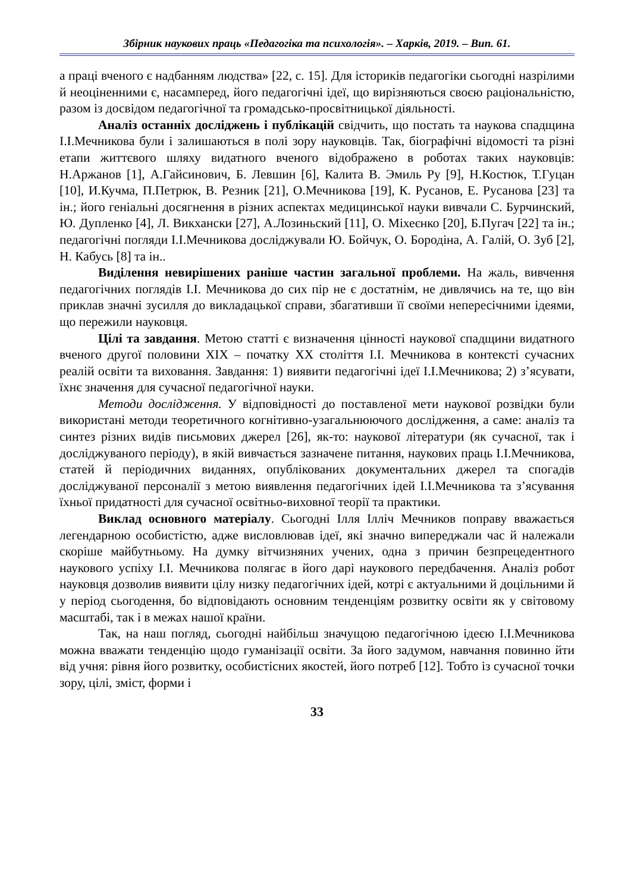Збірник наукових праць «Педагогіка та психологія». – Харків, 2019. – Вип. 61.
а праці вченого є надбанням людства» [22, с. 15]. Для істориків педагогіки сьогодні назрілими й неоціненними є, насамперед, його педагогічні ідеї, що вирізняються своєю раціональністю, разом із досвідом педагогічної та громадсько-просвітницької діяльності.
Аналіз останніх досліджень і публікацій свідчить, що постать та наукова спадщина І.І.Мечникова були і залишаються в полі зору науковців. Так, біографічні відомості та різні етапи життєвого шляху видатного вченого відображено в роботах таких науковців: Н.Аржанов [1], А.Гайсинович, Б. Левшин [6], Калита В. Эмиль Ру [9], Н.Костюк, Т.Гуцан [10], И.Кучма, П.Петрюк, В. Резник [21], О.Мечникова [19], К. Русанов, Е. Русанова [23] та ін.; його геніальні досягнення в різних аспектах медицинської науки вивчали С. Бурчинский, Ю. Дупленко [4], Л. Викхански [27], А.Лозиньский [11], О. Міхеєнко [20], Б.Пугач [22] та ін.; педагогічні погляди І.І.Мечникова досліджували Ю. Бойчук, О. Бородіна, А. Галій, О. Зуб [2], Н. Кабусь [8] та ін..
Виділення невирішених раніше частин загальної проблеми. На жаль, вивчення педагогічних поглядів І.І. Мечникова до сих пір не є достатнім, не дивлячись на те, що він приклав значні зусилля до викладацької справи, збагативши її своїми непересічними ідеями, що пережили науковця.
Цілі та завдання. Метою статті є визначення цінності наукової спадщини видатного вченого другої половини ХІХ – початку ХХ століття І.І. Мечникова в контексті сучасних реалій освіти та виховання. Завдання: 1) виявити педагогічні ідеї І.І.Мечникова; 2) з’ясувати, їхнє значення для сучасної педагогічної науки.
Методи дослідження. У відповідності до поставленої мети наукової розвідки були використані методи теоретичного когнітивно-узагальнюючого дослідження, а саме: аналіз та синтез різних видів письмових джерел [26], як-то: наукової літератури (як сучасної, так і досліджуваного періоду), в якій вивчається зазначене питання, наукових праць І.І.Мечникова, статей й періодичних виданнях, опублікованих документальних джерел та спогадів досліджуваної персоналії з метою виявлення педагогічних ідей І.І.Мечникова та з’ясування їхньої придатності для сучасної освітньо-виховної теорії та практики.
Виклад основного матеріалу. Сьогодні Ілля Ілліч Мечников поправу вважається легендарною особистістю, адже висловлював ідеї, які значно випереджали час й належали скоріше майбутньому. На думку вітчизняних учених, одна з причин безпрецедентного наукового успіху І.І. Мечникова полягає в його дарі наукового передбачення. Аналіз робот науковця дозволив виявити цілу низку педагогічних ідей, котрі є актуальними й доцільними й у період сьогодення, бо відповідають основним тенденціям розвитку освіти як у світовому масштабі, так і в межах нашої країни.
Так, на наш погляд, сьогодні найбільш значущою педагогічною ідеєю І.І.Мечникова можна вважати тенденцію щодо гуманізації освіти. За його задумом, навчання повинно йти від учня: рівня його розвитку, особистісних якостей, його потреб [12]. Тобто із сучасної точки зору, цілі, зміст, форми і
33